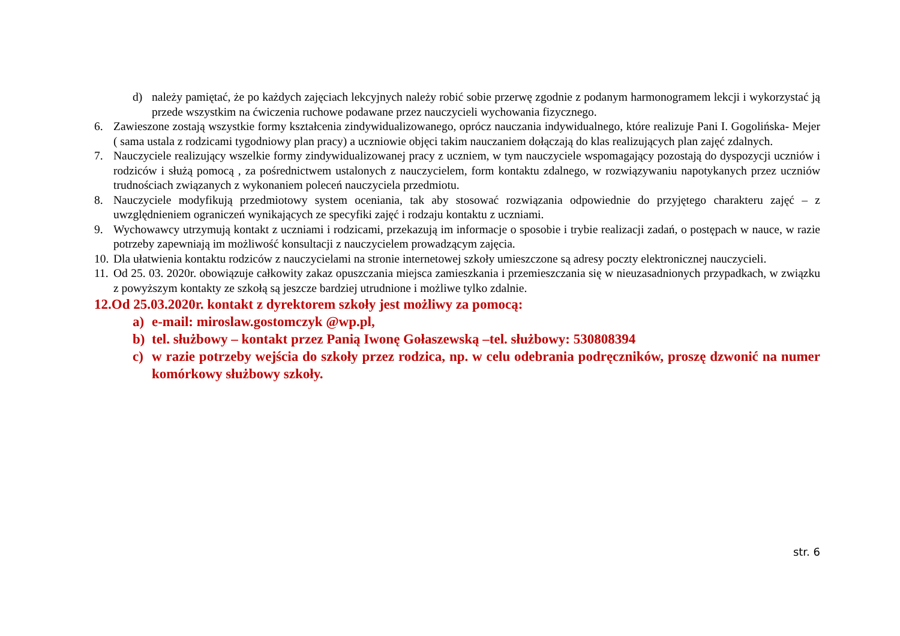d) należy pamiętać, że po każdych zajęciach lekcyjnych należy robić sobie przerwę zgodnie z podanym harmonogramem lekcji i wykorzystać ją przede wszystkim na ćwiczenia ruchowe podawane przez nauczycieli wychowania fizycznego.
6. Zawieszone zostają wszystkie formy kształcenia zindywidualizowanego, oprócz nauczania indywidualnego, które realizuje Pani I. Gogolińska- Mejer ( sama ustala z rodzicami tygodniowy plan pracy) a uczniowie objęci takim nauczaniem dołączają do klas realizujących plan zajęć zdalnych.
7. Nauczyciele realizujący wszelkie formy zindywidualizowanej pracy z uczniem, w tym nauczyciele wspomagający pozostają do dyspozycji uczniów i rodziców i służą pomocą , za pośrednictwem ustalonych z nauczycielem, form kontaktu zdalnego, w rozwiązywaniu napotykanych przez uczniów trudnościach związanych z wykonaniem poleceń nauczyciela przedmiotu.
8. Nauczyciele modyfikują przedmiotowy system oceniania, tak aby stosować rozwiązania odpowiednie do przyjętego charakteru zajęć – z uwzględnieniem ograniczeń wynikających ze specyfiki zajęć i rodzaju kontaktu z uczniami.
9. Wychowawcy utrzymują kontakt z uczniami i rodzicami, przekazują im informacje o sposobie i trybie realizacji zadań, o postępach w nauce, w razie potrzeby zapewniają im możliwość konsultacji z nauczycielem prowadzącym zajęcia.
10. Dla ułatwienia kontaktu rodziców z nauczycielami na stronie internetowej szkoły umieszczone są adresy poczty elektronicznej nauczycieli.
11. Od 25. 03. 2020r. obowiązuje całkowity zakaz opuszczania miejsca zamieszkania i przemieszczania się w nieuzasadnionych przypadkach, w związku z powyższym kontakty ze szkołą są jeszcze bardziej utrudnione i możliwe tylko zdalnie.
12.Od 25.03.2020r. kontakt z dyrektorem szkoły jest możliwy za pomocą:
a) e-mail: miroslaw.gostomczyk @wp.pl,
b) tel. służbowy – kontakt przez Panią Iwonę Gołaszewską –tel. służbowy: 530808394
c) w razie potrzeby wejścia do szkoły przez rodzica, np. w celu odebrania podręczników, proszę dzwonić na numer komórkowy służbowy szkoły.
str. 6